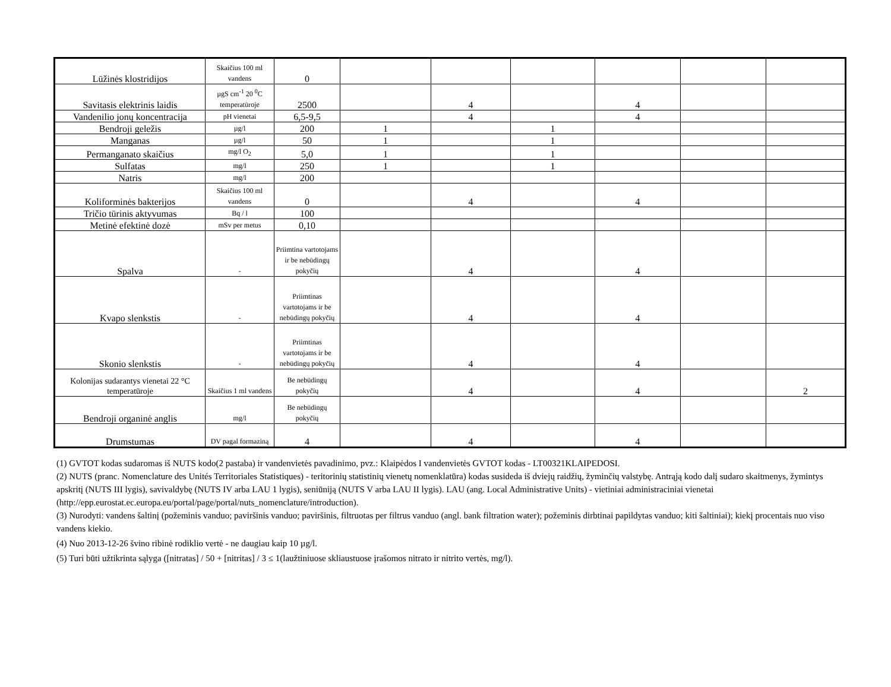| Lūžinės klostridijos | Skaičius 100 ml vandens | 0 | | | | | | |
| Savitasis elektrinis laidis | µgS cm<sup>-1</sup> 20 <sup>0</sup>C temperatūroje | 2500 | | 4 | | 4 | | |
| Vandenilio jonų koncentracija | pH vienetai | 6,5-9,5 | | 4 | | 4 | | |
| Bendroji geležis | µg/l | 200 | 1 | | 1 | | | |
| Manganas | µg/l | 50 | 1 | | 1 | | | |
| Permanganato skaičius | mg/l O<sub>2</sub> | 5,0 | 1 | | 1 | | | |
| Sulfatas | mg/l | 250 | 1 | | 1 | | | |
| Natris | mg/l | 200 | | | | | | |
| Koliforminės bakterijos | Skaičius 100 ml vandens | 0 | | 4 | | 4 | | |
| Tričio tūrinis aktyvumas | Bq / l | 100 | | | | | | |
| Metinė efektinė dozė | mSv per metus | 0,10 | | | | | | |
| Spalva | - | Priimtina vartotojams ir be nebūdingų pokyčių | | 4 | | 4 | | |
| Kvapo slenkstis | - | Priimtinas vartotojams ir be nebūdingų pokyčių | | 4 | | 4 | | |
| Skonio slenkstis | - | Priimtinas vartotojams ir be nebūdingų pokyčių | | 4 | | 4 | | |
| Kolonijas sudarantys vienetai 22 °C temperatūroje | Skaičius 1 ml vandens | Be nebūdingų pokyčių | | 4 | | 4 | | 2 |
| Bendroji organinė anglis | mg/l | Be nebūdingų pokyčių | | | | | | |
| Drumstumas | DV pagal formaziną | 4 | | 4 | | 4 | | |
(1) GVTOT kodas sudaromas iš NUTS kodo(2 pastaba) ir vandenvietės pavadinimo, pvz.: Klaipėdos I vandenvietės GVTOT kodas - LT00321KLAIPEDOSI.
(2) NUTS (pranc. Nomenclature des Unités Territoriales Statistiques) - teritorinių statistinių vienetų nomenklatūra) kodas susideda iš dviejų raidžių, žyminčių valstybę. Antrąją kodo dalį sudaro skaitmenys, žymintys apskritį (NUTS III lygis), savivaldybę (NUTS IV arba LAU 1 lygis), seniūniją (NUTS V arba LAU II lygis). LAU (ang. Local Administrative Units) - vietiniai administraciniai vienetai (http://epp.eurostat.ec.europa.eu/portal/page/portal/nuts_nomenclature/introduction).
(3) Nurodyti: vandens šaltinį (požeminis vanduo; paviršinis vanduo; paviršinis, filtruotas per filtrus vanduo (angl. bank filtration water); požeminis dirbtinai papildytas vanduo; kiti šaltiniai); kiekį procentais nuo viso vandens kiekio.
(4) Nuo 2013-12-26 švino ribinė rodiklio vertė - ne daugiau kaip 10 µg/l.
(5) Turi būti užtikrinta sąlyga ([nitratas] / 50 + [nitritas] / 3 ≤ 1(laužtiniuose skliaustuose įrašomos nitrato ir nitrito vertės, mg/l).